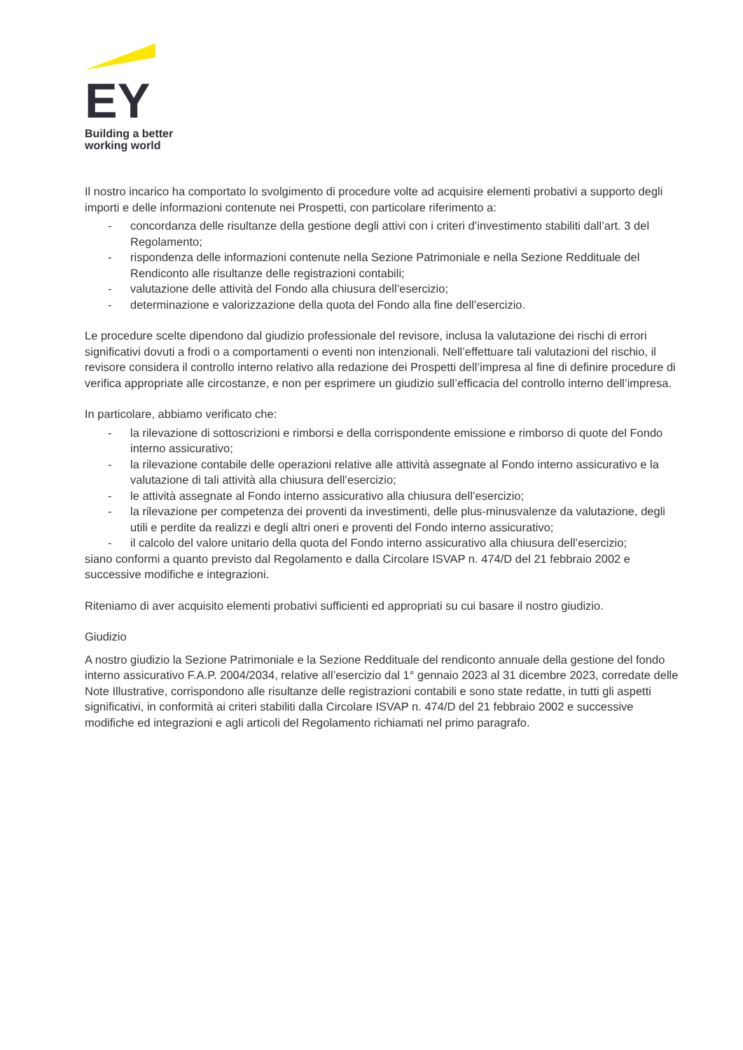EY
Building a better
working world
Il nostro incarico ha comportato lo svolgimento di procedure volte ad acquisire elementi probativi a supporto degli importi e delle informazioni contenute nei Prospetti, con particolare riferimento a:
- concordanza delle risultanze della gestione degli attivi con i criteri d’investimento stabiliti dall’art. 3 del Regolamento;
- rispondenza delle informazioni contenute nella Sezione Patrimoniale e nella Sezione Reddituale del Rendiconto alle risultanze delle registrazioni contabili;
- valutazione delle attività del Fondo alla chiusura dell’esercizio;
- determinazione e valorizzazione della quota del Fondo alla fine dell’esercizio.
Le procedure scelte dipendono dal giudizio professionale del revisore, inclusa la valutazione dei rischi di errori significativi dovuti a frodi o a comportamenti o eventi non intenzionali. Nell’effettuare tali valutazioni del rischio, il revisore considera il controllo interno relativo alla redazione dei Prospetti dell’impresa al fine di definire procedure di verifica appropriate alle circostanze, e non per esprimere un giudizio sull’efficacia del controllo interno dell’impresa.
In particolare, abbiamo verificato che:
- la rilevazione di sottoscrizioni e rimborsi e della corrispondente emissione e rimborso di quote del Fondo interno assicurativo;
- la rilevazione contabile delle operazioni relative alle attività assegnate al Fondo interno assicurativo e la valutazione di tali attività alla chiusura dell’esercizio;
- le attività assegnate al Fondo interno assicurativo alla chiusura dell’esercizio;
- la rilevazione per competenza dei proventi da investimenti, delle plus-minusvalenze da valutazione, degli utili e perdite da realizzi e degli altri oneri e proventi del Fondo interno assicurativo;
- il calcolo del valore unitario della quota del Fondo interno assicurativo alla chiusura dell’esercizio;
siano conformi a quanto previsto dal Regolamento e dalla Circolare ISVAP n. 474/D del 21 febbraio 2002 e successive modifiche e integrazioni.
Riteniamo di aver acquisito elementi probativi sufficienti ed appropriati su cui basare il nostro giudizio.
Giudizio
A nostro giudizio la Sezione Patrimoniale e la Sezione Reddituale del rendiconto annuale della gestione del fondo interno assicurativo F.A.P. 2004/2034, relative all’esercizio dal 1° gennaio 2023 al 31 dicembre 2023, corredate delle Note Illustrative, corrispondono alle risultanze delle registrazioni contabili e sono state redatte, in tutti gli aspetti significativi, in conformità ai criteri stabiliti dalla Circolare ISVAP n. 474/D del 21 febbraio 2002 e successive modifiche ed integrazioni e agli articoli del Regolamento richiamati nel primo paragrafo.